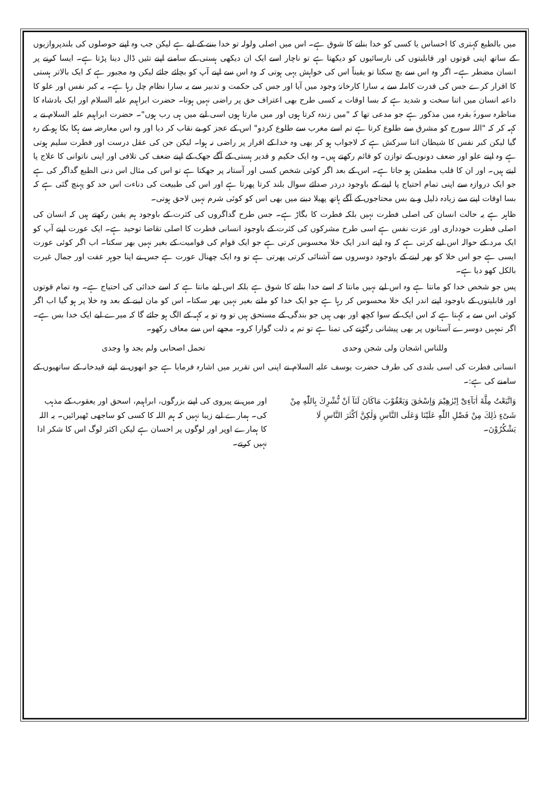میں بالطبع کہتری کا احساس یا کسی کو خدا بنانے کا شوق ہے۔ اس میں اصلی ولولہ تو خدا بننے کے لیے ہے لیکن جب وہ اپنے حوصلوں کی بلندپروازیوں کے ساتھ اپنی قوتوں اور قابلیتوں کی نارسائیوں کو دیکھتا ہے تو ناچار اسے ایک ان دیکھی ہستی کے سامنے اپنے تئیں ڈال دینا پڑتا ہے۔ ایسا کرنے پر انسان مضطر ہے۔ اگر وہ اس سے بچ سکتا تو یقیناً اس کی خواہش یہی ہوتی کہ وہ اس سے اپنے آپ کو بچائے جائے لیکن وہ مجبور ہے کہ ایک بالاتر ہستی کا اقرار کرے جس کی قدرت کاملہ سے یہ سارا کارخانۂ وجود میں آیا اور جس کی حکمت و تدبیر سے یہ سارا نظام چل رہا ہے۔ یہ کبر نفس اور علو کا داعیہ انسان میں اتنا سخت و شدید ہے کہ بسا اوقات یہ کسی طرح بھی اعتراف حق پر راضی نہیں ہوتا۔ حضرت ابراہیم علیہ السلام اور ایک بادشاہ کا مناظرہ سورۂ بقرہ میں مذکور ہے جو مدعی تھا کہ "میں زندہ کرتا ہوں اور میں مارتا ہوں اسی لیے میں ہی رب ہوں"۔ حضرت ابراہیم علیہ السلام نے یہ کہہ کر کہ "اللہ سورج کو مشرق سے طلوع کرتا ہے تم اسے مغرب سے طلوع کردو" اس کے عجز کو بے نقاب کر دیا اور وہ اس معارضہ سے ہکا بکا ہو کے رہ گیا لیکن کبر نفس کا شیطان اتنا سرکش ہے کہ لاجواب ہو کر بھی وہ خدا کے اقرار پر راضی نہ ہوا۔ لیکن جن کی عقل درست اور فطرت سلیم ہوتی ہے وہ اپنے علو اور ضعف دونوں کے توازن کو قائم رکھتے ہیں۔ وہ ایک حکیم و قدیر ہستی کے آگے جھک کے اپنے ضعف کی تلافی اور اپنی ناتوانی کا علاج پا لیتے ہیں۔ اور ان کا قلب مطمئن ہو جاتا ہے۔ اس کے بعد اگر کوئی شخص کسی اور آستانہ پر جھکتا ہے تو اس کی مثال اس دنی الطبع گداگر کی ہے جو ایک دروازہ سے اپنی تمام احتیاج پا لینے کے باوجود دردر صدائے سوال بلند کرتا پھرتا ہے اور اس کی طبیعت کی دناءت اس حد کو پہنچ گئی ہے کہ بسا اوقات اپنے سے زیادہ ذلیل و بے بس محتاجوں کے آگے ہاتھ پھیلا دینے میں بھی اس کو کوئی شرم نہیں لاحق ہوتی۔
ظاہر ہے یہ حالت انسان کی اصلی فطرت نہیں بلکہ فطرت کا بگاڑ ہے۔ جس طرح گداگروں کی کثرت کے باوجود ہم یقین رکھتے ہیں کہ انسان کی اصلی فطرت خودداری اور عزت نفس ہے اسی طرح مشرکوں کی کثرت کے باوجود انسانی فطرت کا اصلی تقاضا توحید ہے۔ ایک عورت اپنے آپ کو ایک مرد کے حوالہ اس لیے کرتی ہے کہ وہ اپنے اندر ایک خلا محسوس کرتی ہے جو ایک قوام کی قوامیت کے بغیر نہیں بھر سکتا۔ اب اگر کوئی عورت ایسی ہے جو اس خلا کو بھر لینے کے باوجود دوسروں سے آشنائی کرتی پھرتی ہے تو وہ ایک چھنال عورت ہے جس نے اپنا جوہر عفت اور جمال غیرت بالکل کھو دیا ہے۔
پس جو شخص خدا کو مانتا ہے وہ اس لیے نہیں مانتا کہ اسے خدا بنانے کا شوق ہے بلکہ اس لیے مانتا ہے کہ اسے خدائی کی احتیاج ہے۔ وہ تمام قوتوں اور قابلیتوں کے باوجود اپنے اندر ایک خلا محسوس کر رہا ہے جو ایک خدا کو ملنے بغیر نہیں بھر سکتا۔ اس کو مان لینے کے بعد وہ خلا پر ہو گیا اب اگر کوئی اس سے یہ کہتا ہے کہ اس ایک کے سوا کچھ اور بھی ہیں جو بندگی کے مستحق ہیں تو وہ تو یہ کہہ کے الگ ہو جائے گا کہ میرے لیے ایک خدا بس ہے۔ اگر تمہیں دوسرے آستانوں پر بھی پیشانی رگڑنے کی تمنا ہے تو تم یہ ذلت گوارا کرو۔ مجھے اس سے معاف رکھو۔
وللناس اشجان ولی شجن وحدی تحمل اصحابی ولم یجد وا وجدی
انسانی فطرت کی اسی بلندی کی طرف حضرت یوسف علیہ السلام نے اپنی اس تقریر میں اشارہ فرمایا ہے جو انھوں نے اپنے قیدخانہ کے ساتھیوں کے سامنے کی ہے:۔
وَاتَّبَعْتُ مِلَّةَ اٰبَآءِیْٓ اِبْرٰهِیْمَ وَاِسْحٰقَ وَیَعْقُوْبَ مَاكَانَ لَنَآ اَنْ نُّشْرِكَ بِاللّٰهِ مِنْ شَیْءٍ ذٰلِكَ مِنْ فَضْلِ اللّٰهِ عَلَیْنَا وَعَلَى النَّاسِ وَلٰكِنَّ اَكْثَرَ النَّاسِ لَا یَشْكُرُوْنَ۔
اور میں نے پیروی کی اپنے بزرگوں، ابراہیم، اسحق اور یعقوب کے مذہب کی۔ ہمارے لیے زیبا نہیں کہ ہم اللہ کا کسی کو ساجھی ٹھیرائیں۔ یہ اللہ کا ہمارے اوپر اور لوگوں پر احسان ہے لیکن اکثر لوگ اس کا شکر ادا نہیں کرتے۔